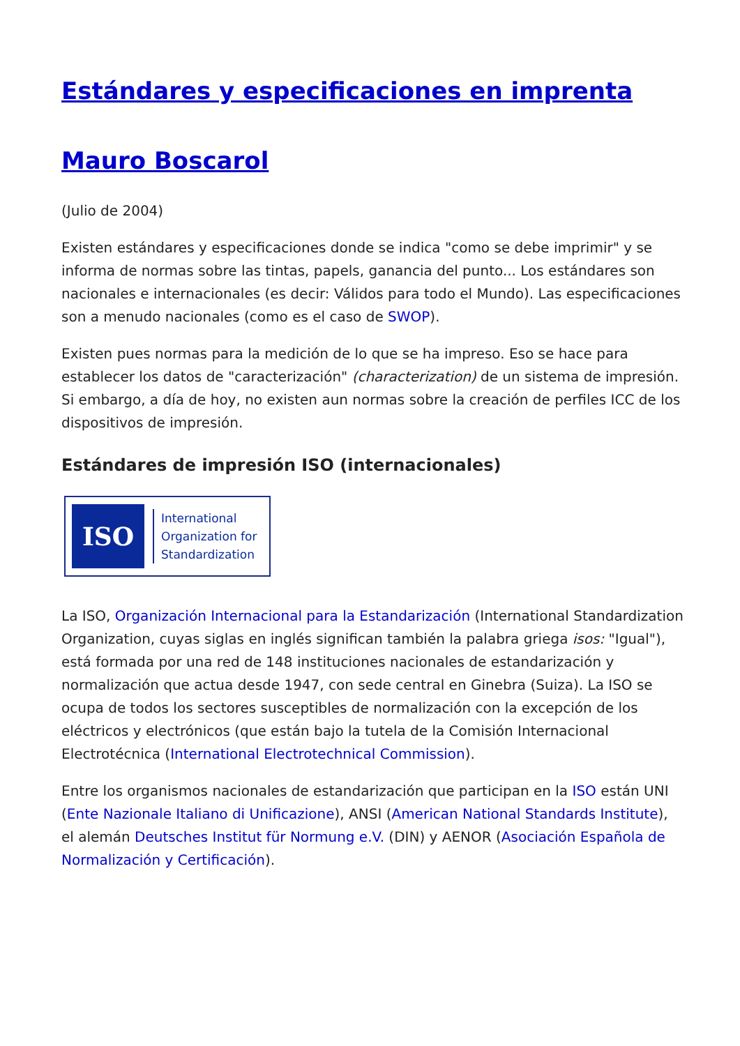Estándares y especificaciones en imprenta
Mauro Boscarol
(Julio de 2004)
Existen estándares y especificaciones donde se indica "como se debe imprimir" y se informa de normas sobre las tintas, papels, ganancia del punto... Los estándares son nacionales e internacionales (es decir: Válidos para todo el Mundo). Las especificaciones son a menudo nacionales (como es el caso de SWOP).
Existen pues normas para la medición de lo que se ha impreso. Eso se hace para establecer los datos de "caracterización" (characterization) de un sistema de impresión. Si embargo, a día de hoy, no existen aun normas sobre la creación de perfiles ICC de los dispositivos de impresión.
Estándares de impresión ISO (internacionales)
ISO
International
Organization for
Standardization
La ISO, Organización Internacional para la Estandarización (International Standardization Organization, cuyas siglas en inglés significan también la palabra griega isos: "Igual"), está formada por una red de 148 instituciones nacionales de estandarización y normalización que actua desde 1947, con sede central en Ginebra (Suiza). La ISO se ocupa de todos los sectores susceptibles de normalización con la excepción de los eléctricos y electrónicos (que están bajo la tutela de la Comisión Internacional Electrotécnica (International Electrotechnical Commission).
Entre los organismos nacionales de estandarización que participan en la ISO están UNI (Ente Nazionale Italiano di Unificazione), ANSI (American National Standards Institute), el alemán Deutsches Institut für Normung e.V. (DIN) y AENOR (Asociación Española de Normalización y Certificación).